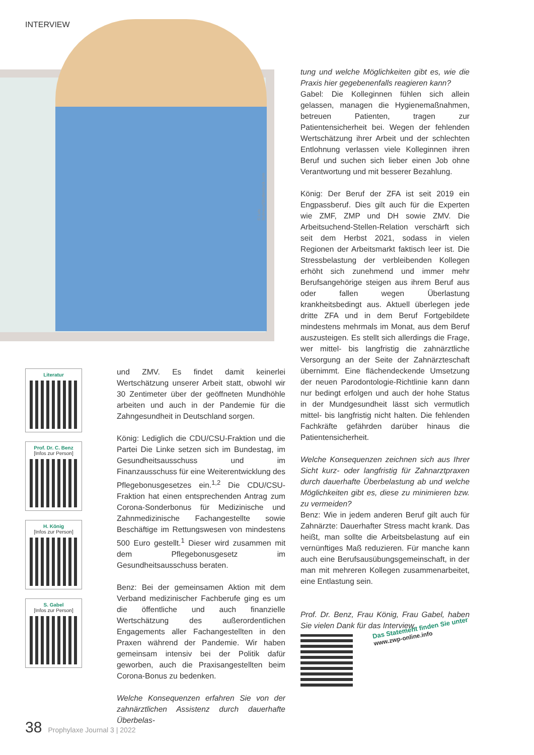INTERVIEW
© Luis Molinero/Shutterstock.com
Literatur
Prof. Dr. C. Benz
[Infos zur Person]
H. König
[Infos zur Person]
S. Gabel
[Infos zur Person]
und ZMV. Es findet damit keinerlei Wertschätzung unserer Arbeit statt, obwohl wir 30 Zentimeter über der geöffneten Mundhöhle arbeiten und auch in der Pandemie für die Zahngesundheit in Deutschland sorgen.
König: Lediglich die CDU/CSU-Fraktion und die Partei Die Linke setzen sich im Bundestag, im Gesundheitsausschuss und im Finanzausschuss für eine Weiterentwicklung des Pflegebonusgesetzes ein.<sup>1,2</sup> Die CDU/CSU-Fraktion hat einen entsprechenden Antrag zum Corona-Sonderbonus für Medizinische und Zahnmedizinische Fachangestellte sowie Beschäftige im Rettungswesen von mindestens 500 Euro gestellt.<sup>1</sup> Dieser wird zusammen mit dem Pflegebonusgesetz im Gesundheitsausschuss beraten.
Benz: Bei der gemeinsamen Aktion mit dem Verband medizinischer Fachberufe ging es um die öffentliche und auch finanzielle Wertschätzung des außerordentlichen Engagements aller Fachangestellten in den Praxen während der Pandemie. Wir haben gemeinsam intensiv bei der Politik dafür geworben, auch die Praxisangestellten beim Corona-Bonus zu bedenken.
Welche Konsequenzen erfahren Sie von der zahnärztlichen Assistenz durch dauerhafte Überbelas-
tung und welche Möglichkeiten gibt es, wie die Praxis hier gegebenenfalls reagieren kann?
Gabel: Die Kolleginnen fühlen sich allein gelassen, managen die Hygienemaßnahmen, betreuen Patienten, tragen zur Patientensicherheit bei. Wegen der fehlenden Wertschätzung ihrer Arbeit und der schlechten Entlohnung verlassen viele Kolleginnen ihren Beruf und suchen sich lieber einen Job ohne Verantwortung und mit besserer Bezahlung.
König: Der Beruf der ZFA ist seit 2019 ein Engpassberuf. Dies gilt auch für die Experten wie ZMF, ZMP und DH sowie ZMV. Die Arbeitsuchend-Stellen-Relation verschärft sich seit dem Herbst 2021, sodass in vielen Regionen der Arbeitsmarkt faktisch leer ist. Die Stressbelastung der verbleibenden Kollegen erhöht sich zunehmend und immer mehr Berufsangehörige steigen aus ihrem Beruf aus oder fallen wegen Überlastung krankheitsbedingt aus. Aktuell überlegen jede dritte ZFA und in dem Beruf Fortgebildete mindestens mehrmals im Monat, aus dem Beruf auszusteigen. Es stellt sich allerdings die Frage, wer mittel- bis langfristig die zahnärztliche Versorgung an der Seite der Zahnärzteschaft übernimmt. Eine flächendeckende Umsetzung der neuen Parodontologie-Richtlinie kann dann nur bedingt erfolgen und auch der hohe Status in der Mundgesundheit lässt sich vermutlich mittel- bis langfristig nicht halten. Die fehlenden Fachkräfte gefährden darüber hinaus die Patientensicherheit.
Welche Konsequenzen zeichnen sich aus Ihrer Sicht kurz- oder langfristig für Zahnarztpraxen durch dauerhafte Überbelastung ab und welche Möglichkeiten gibt es, diese zu minimieren bzw. zu vermeiden?
Benz: Wie in jedem anderen Beruf gilt auch für Zahnärzte: Dauerhafter Stress macht krank. Das heißt, man sollte die Arbeitsbelastung auf ein vernünftiges Maß reduzieren. Für manche kann auch eine Berufsausübungsgemeinschaft, in der man mit mehreren Kollegen zusammenarbeitet, eine Entlastung sein.
Prof. Dr. Benz, Frau König, Frau Gabel, haben Sie vielen Dank für das Interview.
Das Statement finden Sie unter
www.zwp-online.info
38 Prophylaxe Journal 3 | 2022